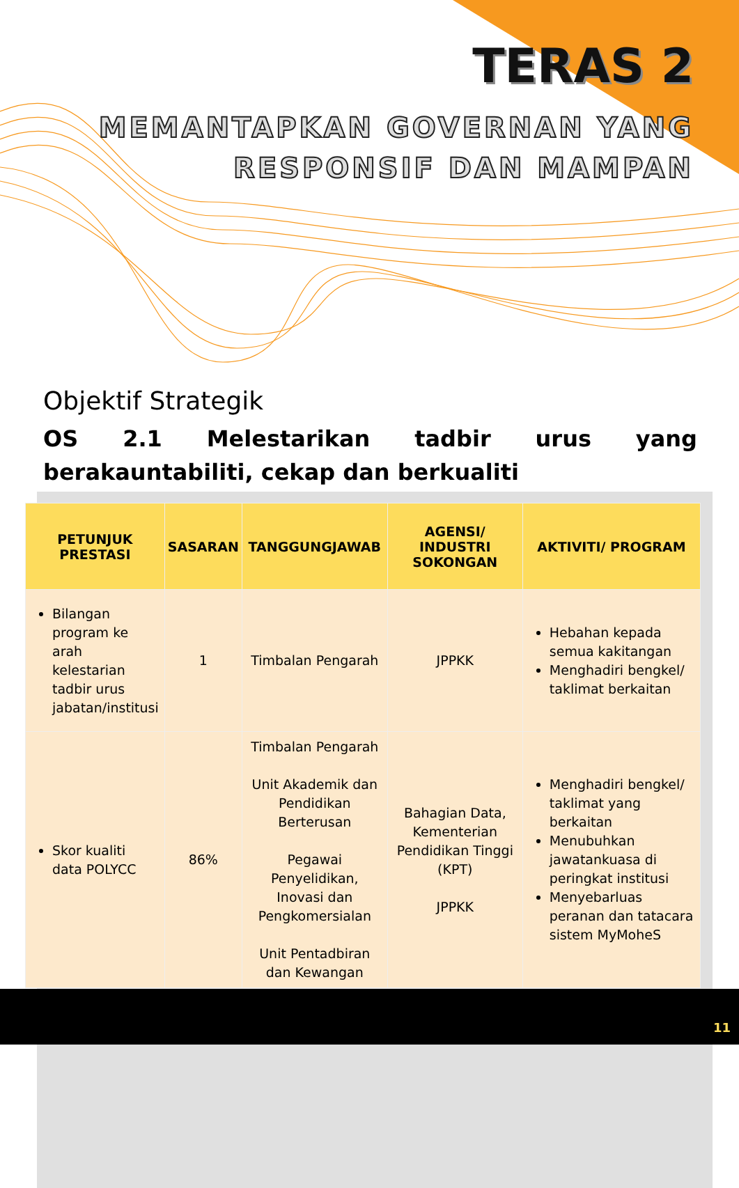TERAS 2
MEMANTAPKAN GOVERNAN YANG
RESPONSIF DAN MAMPAN
Objektif Strategik
OS 2.1 Melestarikan tadbir urus yang berakauntabiliti, cekap dan berkualiti
| PETUNJUK PRESTASI | SASARAN | TANGGUNGJAWAB | AGENSI/ INDUSTRI SOKONGAN | AKTIVITI/ PROGRAM |
| --- | --- | --- | --- | --- |
| Bilangan program ke arah kelestarian tadbir urus jabatan/institusi | 1 | Timbalan Pengarah | JPPKK | Hebahan kepada semua kakitangan Menghadiri bengkel/ taklimat berkaitan |
| Skor kualiti data POLYCC | 86% | Timbalan Pengarah Unit Akademik dan Pendidikan Berterusan Pegawai Penyelidikan, Inovasi dan Pengkomersialan Unit Pentadbiran dan Kewangan | Bahagian Data, Kementerian Pendidikan Tinggi (KPT) JPPKK | Menghadiri bengkel/ taklimat yang berkaitan Menubuhkan jawatankuasa di peringkat institusi Menyebarluas peranan dan tatacara sistem MyMoheS |
11